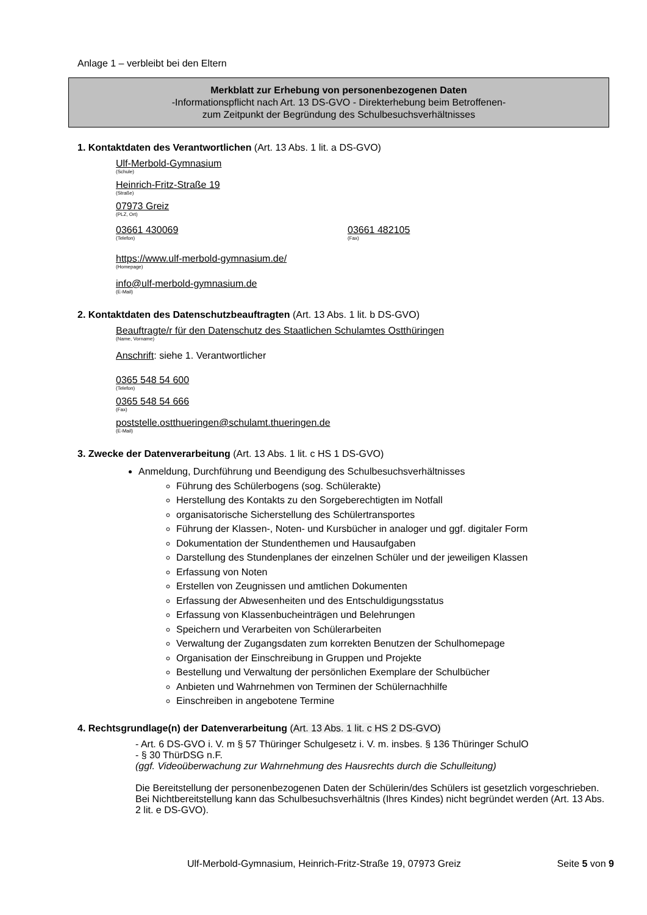Anlage 1 – verbleibt bei den Eltern
Merkblatt zur Erhebung von personenbezogenen Daten
-Informationspflicht nach Art. 13 DS-GVO - Direkterhebung beim Betroffenen-
zum Zeitpunkt der Begründung des Schulbesuchsverhältnisses
1. Kontaktdaten des Verantwortlichen (Art. 13 Abs. 1 lit. a DS-GVO)
Ulf-Merbold-Gymnasium
(Schule)
Heinrich-Fritz-Straße 19
(Straße)
07973 Greiz
(PLZ, Ort)
03661 430069
(Telefon)
03661 482105
(Fax)
https://www.ulf-merbold-gymnasium.de/
(Homepage)
info@ulf-merbold-gymnasium.de
(E-Mail)
2. Kontaktdaten des Datenschutzbeauftragten (Art. 13 Abs. 1 lit. b DS-GVO)
Beauftragte/r für den Datenschutz des Staatlichen Schulamtes Ostthüringen
(Name, Vorname)
Anschrift: siehe 1. Verantwortlicher
0365 548 54 600
(Telefon)
0365 548 54 666
(Fax)
poststelle.ostthueringen@schulamt.thueringen.de
(E-Mail)
3. Zwecke der Datenverarbeitung (Art. 13 Abs. 1 lit. c HS 1 DS-GVO)
Anmeldung, Durchführung und Beendigung des Schulbesuchsverhältnisses
Führung des Schülerbogens (sog. Schülerakte)
Herstellung des Kontakts zu den Sorgeberechtigten im Notfall
organisatorische Sicherstellung des Schülertransportes
Führung der Klassen-, Noten- und Kursbücher in analoger und ggf. digitaler Form
Dokumentation der Stundenthemen und Hausaufgaben
Darstellung des Stundenplanes der einzelnen Schüler und der jeweiligen Klassen
Erfassung von Noten
Erstellen von Zeugnissen und amtlichen Dokumenten
Erfassung der Abwesenheiten und des Entschuldigungsstatus
Erfassung von Klassenbucheinträgen und Belehrungen
Speichern und Verarbeiten von Schülerarbeiten
Verwaltung der Zugangsdaten zum korrekten Benutzen der Schulhomepage
Organisation der Einschreibung in Gruppen und Projekte
Bestellung und Verwaltung der persönlichen Exemplare der Schulbücher
Anbieten und Wahrnehmen von Terminen der Schülernachhilfe
Einschreiben in angebotene Termine
4. Rechtsgrundlage(n) der Datenverarbeitung (Art. 13 Abs. 1 lit. c HS 2 DS-GVO)
- Art. 6 DS-GVO i. V. m § 57 Thüringer Schulgesetz i. V. m. insbes. § 136 Thüringer SchulO
- § 30 ThürDSG n.F.
(ggf. Videoüberwachung zur Wahrnehmung des Hausrechts durch die Schulleitung)
Die Bereitstellung der personenbezogenen Daten der Schülerin/des Schülers ist gesetzlich vorgeschrieben. Bei Nichtbereitstellung kann das Schulbesuchsverhältnis (Ihres Kindes) nicht begründet werden (Art. 13 Abs. 2 lit. e DS-GVO).
Ulf-Merbold-Gymnasium, Heinrich-Fritz-Straße 19, 07973 Greiz Seite 5 von 9